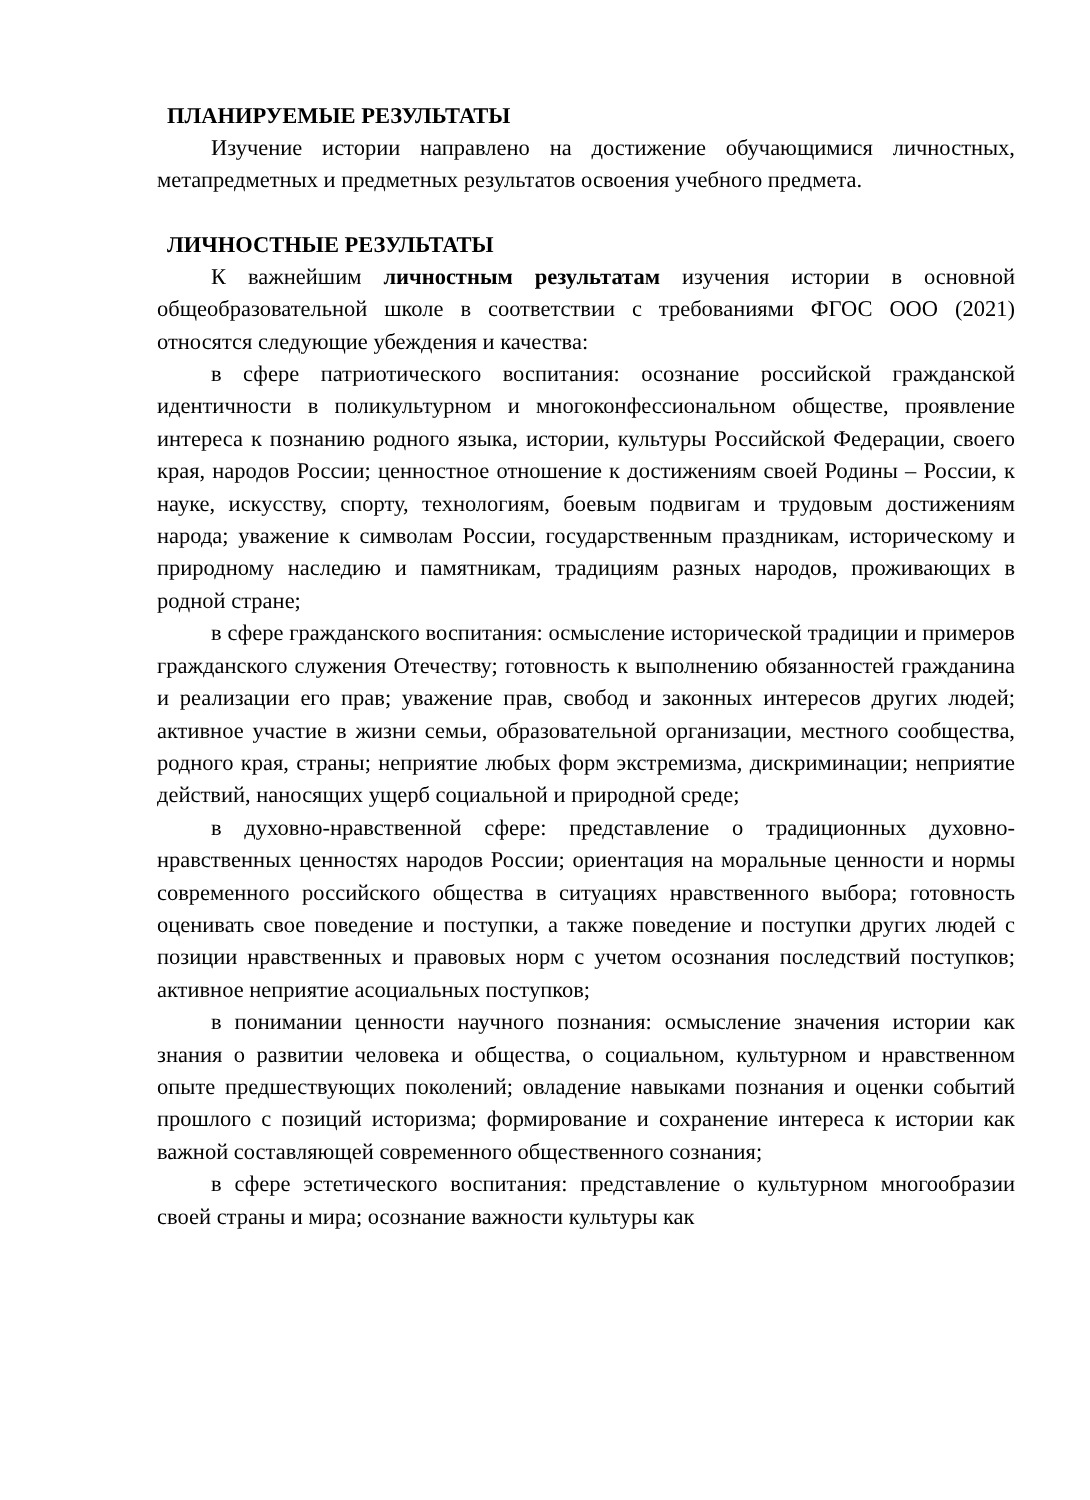ПЛАНИРУЕМЫЕ РЕЗУЛЬТАТЫ
Изучение истории направлено на достижение обучающимися личностных, метапредметных и предметных результатов освоения учебного предмета.
ЛИЧНОСТНЫЕ РЕЗУЛЬТАТЫ
К важнейшим личностным результатам изучения истории в основной общеобразовательной школе в соответствии с требованиями ФГОС ООО (2021) относятся следующие убеждения и качества:
в сфере патриотического воспитания: осознание российской гражданской идентичности в поликультурном и многоконфессиональном обществе, проявление интереса к познанию родного языка, истории, культуры Российской Федерации, своего края, народов России; ценностное отношение к достижениям своей Родины – России, к науке, искусству, спорту, технологиям, боевым подвигам и трудовым достижениям народа; уважение к символам России, государственным праздникам, историческому и природному наследию и памятникам, традициям разных народов, проживающих в родной стране;
в сфере гражданского воспитания: осмысление исторической традиции и примеров гражданского служения Отечеству; готовность к выполнению обязанностей гражданина и реализации его прав; уважение прав, свобод и законных интересов других людей; активное участие в жизни семьи, образовательной организации, местного сообщества, родного края, страны; неприятие любых форм экстремизма, дискриминации; неприятие действий, наносящих ущерб социальной и природной среде;
в духовно-нравственной сфере: представление о традиционных духовно-нравственных ценностях народов России; ориентация на моральные ценности и нормы современного российского общества в ситуациях нравственного выбора; готовность оценивать свое поведение и поступки, а также поведение и поступки других людей с позиции нравственных и правовых норм с учетом осознания последствий поступков; активное неприятие асоциальных поступков;
в понимании ценности научного познания: осмысление значения истории как знания о развитии человека и общества, о социальном, культурном и нравственном опыте предшествующих поколений; овладение навыками познания и оценки событий прошлого с позиций историзма; формирование и сохранение интереса к истории как важной составляющей современного общественного сознания;
в сфере эстетического воспитания: представление о культурном многообразии своей страны и мира; осознание важности культуры как